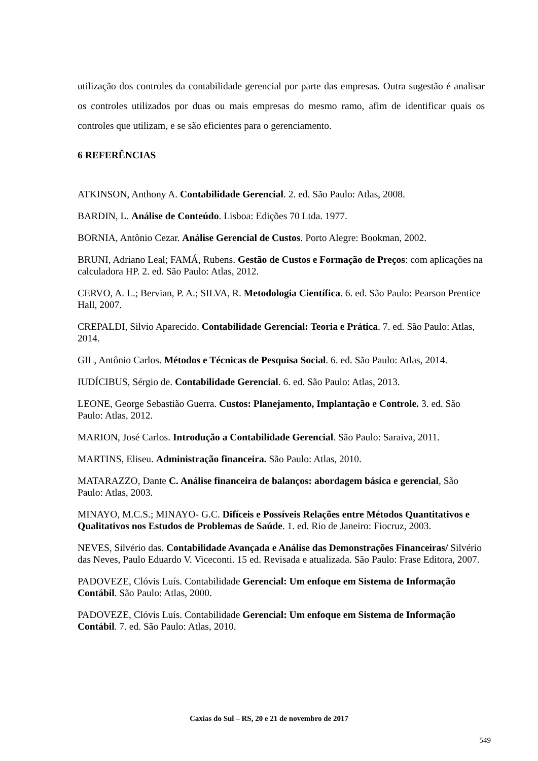utilização dos controles da contabilidade gerencial por parte das empresas. Outra sugestão é analisar os controles utilizados por duas ou mais empresas do mesmo ramo, afim de identificar quais os controles que utilizam, e se são eficientes para o gerenciamento.
6 REFERÊNCIAS
ATKINSON, Anthony A. Contabilidade Gerencial. 2. ed. São Paulo: Atlas, 2008.
BARDIN, L. Análise de Conteúdo. Lisboa: Edições 70 Ltda. 1977.
BORNIA, Antônio Cezar. Análise Gerencial de Custos. Porto Alegre: Bookman, 2002.
BRUNI, Adriano Leal; FAMÁ, Rubens. Gestão de Custos e Formação de Preços: com aplicações na calculadora HP. 2. ed. São Paulo: Atlas, 2012.
CERVO, A. L.; Bervian, P. A.; SILVA, R. Metodologia Científica. 6. ed. São Paulo: Pearson Prentice Hall, 2007.
CREPALDI, Silvio Aparecido. Contabilidade Gerencial: Teoria e Prática. 7. ed. São Paulo: Atlas, 2014.
GIL, Antônio Carlos. Métodos e Técnicas de Pesquisa Social. 6. ed. São Paulo: Atlas, 2014.
IUDÍCIBUS, Sérgio de. Contabilidade Gerencial. 6. ed. São Paulo: Atlas, 2013.
LEONE, George Sebastião Guerra. Custos: Planejamento, Implantação e Controle. 3. ed. São Paulo: Atlas, 2012.
MARION, José Carlos. Introdução a Contabilidade Gerencial. São Paulo: Saraiva, 2011.
MARTINS, Eliseu. Administração financeira. São Paulo: Atlas, 2010.
MATARAZZO, Dante C. Análise financeira de balanços: abordagem básica e gerencial, São Paulo: Atlas, 2003.
MINAYO, M.C.S.; MINAYO- G.C. Difíceis e Possíveis Relações entre Métodos Quantitativos e Qualitativos nos Estudos de Problemas de Saúde. 1. ed. Rio de Janeiro: Fiocruz, 2003.
NEVES, Silvério das. Contabilidade Avançada e Análise das Demonstrações Financeiras/ Silvério das Neves, Paulo Eduardo V. Viceconti. 15 ed. Revisada e atualizada. São Paulo: Frase Editora, 2007.
PADOVEZE, Clóvis Luís. Contabilidade Gerencial: Um enfoque em Sistema de Informação Contábil. São Paulo: Atlas, 2000.
PADOVEZE, Clóvis Luís. Contabilidade Gerencial: Um enfoque em Sistema de Informação Contábil. 7. ed. São Paulo: Atlas, 2010.
Caxias do Sul – RS, 20 e 21 de novembro de 2017
549